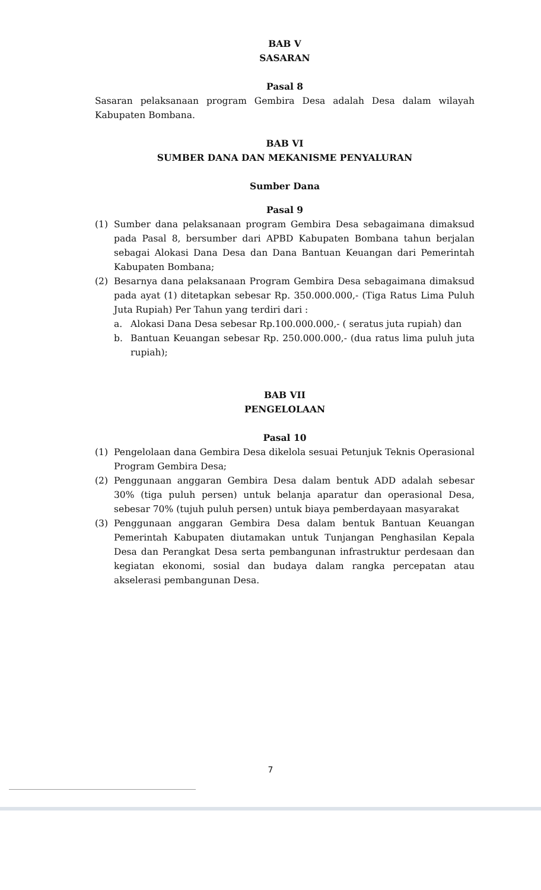BAB V
SASARAN
Pasal 8
Sasaran pelaksanaan program Gembira Desa adalah Desa dalam wilayah Kabupaten Bombana.
BAB VI
SUMBER DANA DAN MEKANISME PENYALURAN
Sumber Dana
Pasal 9
(1) Sumber dana pelaksanaan program Gembira Desa sebagaimana dimaksud pada Pasal 8, bersumber dari APBD Kabupaten Bombana tahun berjalan sebagai Alokasi Dana Desa dan Dana Bantuan Keuangan dari Pemerintah Kabupaten Bombana;
(2) Besarnya dana pelaksanaan Program Gembira Desa sebagaimana dimaksud pada ayat (1) ditetapkan sebesar Rp. 350.000.000,- (Tiga Ratus Lima Puluh Juta Rupiah) Per Tahun yang terdiri dari :
a. Alokasi Dana Desa sebesar Rp.100.000.000,- ( seratus juta rupiah) dan
b. Bantuan Keuangan sebesar Rp. 250.000.000,- (dua ratus lima puluh juta rupiah);
BAB VII
PENGELOLAAN
Pasal 10
(1) Pengelolaan dana Gembira Desa dikelola sesuai Petunjuk Teknis Operasional Program Gembira Desa;
(2) Penggunaan anggaran Gembira Desa dalam bentuk ADD adalah sebesar 30% (tiga puluh persen) untuk belanja aparatur dan operasional Desa, sebesar 70% (tujuh puluh persen) untuk biaya pemberdayaan masyarakat
(3) Penggunaan anggaran Gembira Desa dalam bentuk Bantuan Keuangan Pemerintah Kabupaten diutamakan untuk Tunjangan Penghasilan Kepala Desa dan Perangkat Desa serta pembangunan infrastruktur perdesaan dan kegiatan ekonomi, sosial dan budaya dalam rangka percepatan atau akselerasi pembangunan Desa.
7